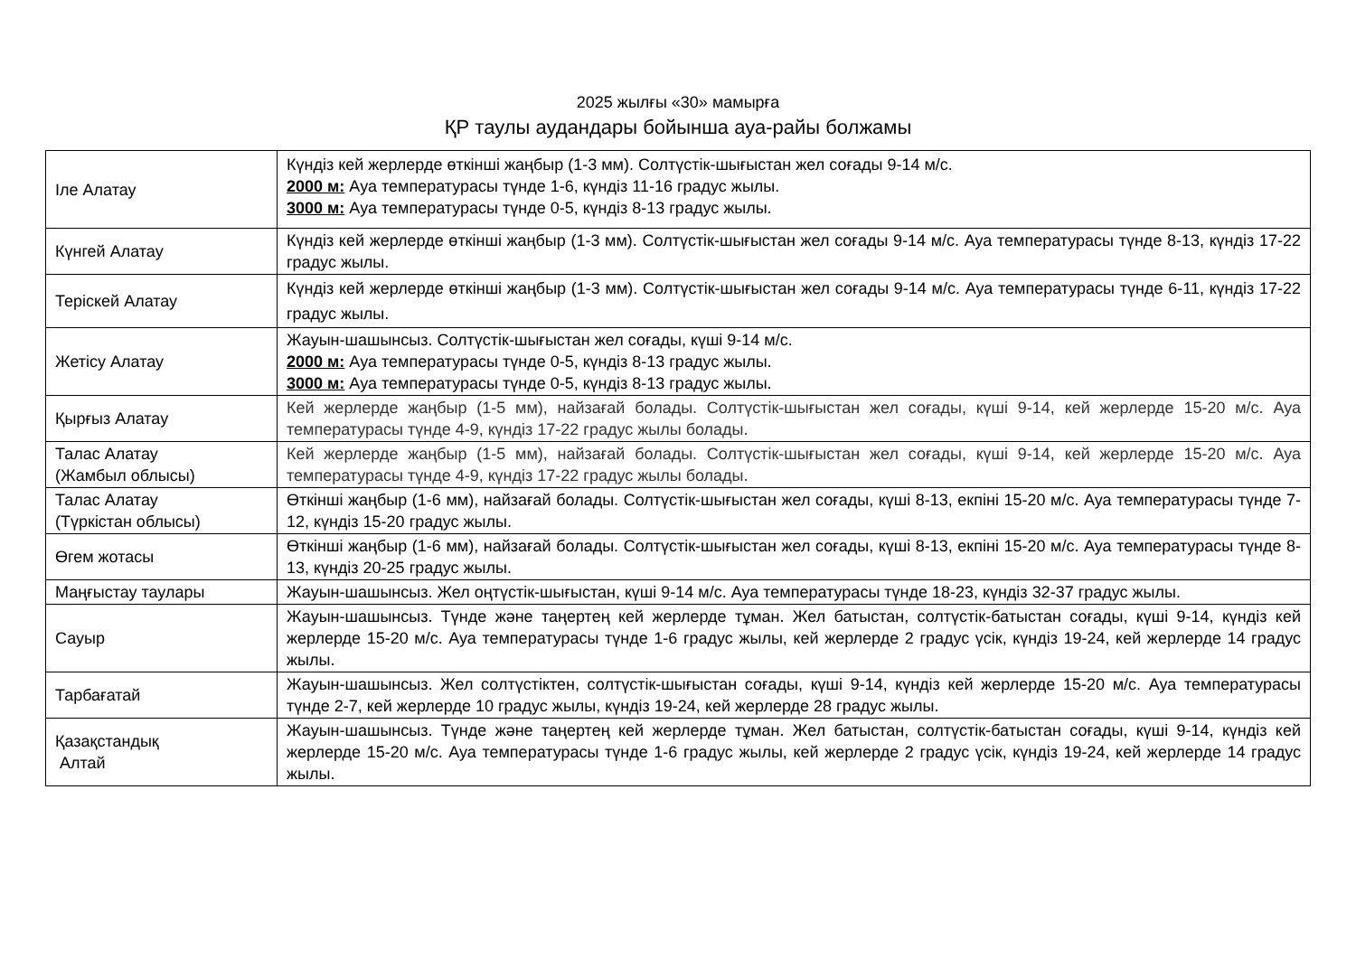2025 жылғы «30» мамырға
ҚР таулы аудандары бойынша ауа-райы болжамы
| Іле Алатау | Күндіз кей жерлерде өткінші жаңбыр (1-3 мм). Солтүстік-шығыстан жел соғады 9-14 м/с. 2000 м: Ауа температурасы түнде 1-6, күндіз 11-16 градус жылы. 3000 м: Ауа температурасы түнде 0-5, күндіз 8-13 градус жылы. |
| Күнгей Алатау | Күндіз кей жерлерде өткінші жаңбыр (1-3 мм). Солтүстік-шығыстан жел соғады 9-14 м/с. Ауа температурасы түнде 8-13, күндіз 17-22 градус жылы. |
| Теріскей Алатау | Күндіз кей жерлерде өткінші жаңбыр (1-3 мм). Солтүстік-шығыстан жел соғады 9-14 м/с. Ауа температурасы түнде 6-11, күндіз 17-22 градус жылы. |
| Жетісу Алатау | Жауын-шашынсыз. Солтүстік-шығыстан жел соғады, күші 9-14 м/с. 2000 м: Ауа температурасы түнде 0-5, күндіз 8-13 градус жылы. 3000 м: Ауа температурасы түнде 0-5, күндіз 8-13 градус жылы. |
| Қырғыз Алатау | Кей жерлерде жаңбыр (1-5 мм), найзағай болады. Солтүстік-шығыстан жел соғады, күші 9-14, кей жерлерде 15-20 м/с. Ауа температурасы түнде 4-9, күндіз 17-22 градус жылы болады. |
| Талас Алатау (Жамбыл облысы) | Кей жерлерде жаңбыр (1-5 мм), найзағай болады. Солтүстік-шығыстан жел соғады, күші 9-14, кей жерлерде 15-20 м/с. Ауа температурасы түнде 4-9, күндіз 17-22 градус жылы болады. |
| Талас Алатау (Түркістан облысы) | Өткінші жаңбыр (1-6 мм), найзағай болады. Солтүстік-шығыстан жел соғады, күші 8-13, екпіні 15-20 м/с. Ауа температурасы түнде 7-12, күндіз 15-20 градус жылы. |
| Өгем жотасы | Өткінші жаңбыр (1-6 мм), найзағай болады. Солтүстік-шығыстан жел соғады, күші 8-13, екпіні 15-20 м/с. Ауа температурасы түнде 8-13, күндіз 20-25 градус жылы. |
| Маңғыстау таулары | Жауын-шашынсыз. Жел оңтүстік-шығыстан, күші 9-14 м/с. Ауа температурасы түнде 18-23, күндіз 32-37 градус жылы. |
| Сауыр | Жауын-шашынсыз. Түнде және таңертең кей жерлерде тұман. Жел батыстан, солтүстік-батыстан соғады, күші 9-14, күндіз кей жерлерде 15-20 м/с. Ауа температурасы түнде 1-6 градус жылы, кей жерлерде 2 градус үсік, күндіз 19-24, кей жерлерде 14 градус жылы. |
| Тарбағатай | Жауын-шашынсыз. Жел солтүстіктен, солтүстік-шығыстан соғады, күші 9-14, күндіз кей жерлерде 15-20 м/с. Ауа температурасы түнде 2-7, кей жерлерде 10 градус жылы, күндіз 19-24, кей жерлерде 28 градус жылы. |
| Қазақстандық Алтай | Жауын-шашынсыз. Түнде және таңертең кей жерлерде тұман. Жел батыстан, солтүстік-батыстан соғады, күші 9-14, күндіз кей жерлерде 15-20 м/с. Ауа температурасы түнде 1-6 градус жылы, кей жерлерде 2 градус үсік, күндіз 19-24, кей жерлерде 14 градус жылы. |